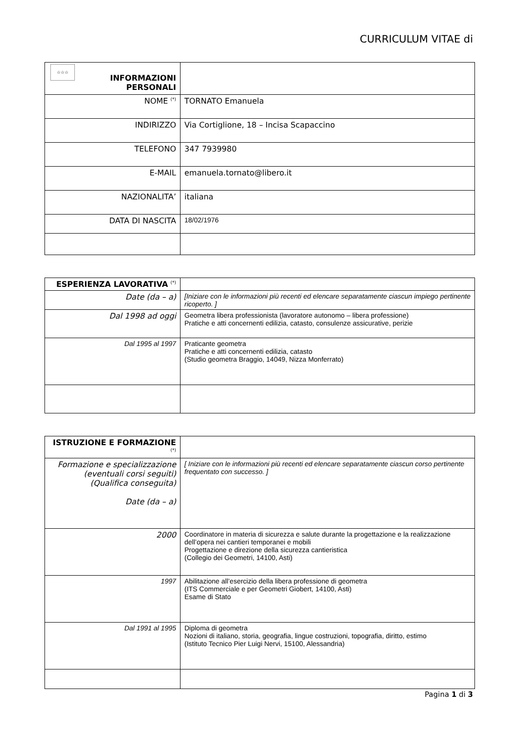CURRICULUM VITAE di
| ☆☆☆ INFORMAZIONI PERSONALI | |
| NOME <sup>(*)</sup> | TORNATO Emanuela |
| INDIRIZZO | Via Cortiglione, 18 – Incisa Scapaccino |
| TELEFONO | 347 7939980 |
| E-MAIL | emanuela.tornato@libero.it |
| NAZIONALITA’ | italiana |
| DATA DI NASCITA | 18/02/1976 |
| ESPERIENZA LAVORATIVA <sup>(*)</sup> | |
| Date (da – a) | [Iniziare con le informazioni più recenti ed elencare separatamente ciascun impiego pertinente ricoperto. ] |
| Dal 1998 ad oggi | Geometra libera professionista (lavoratore autonomo – libera professione) Pratiche e atti concernenti edilizia, catasto, consulenze assicurative, perizie |
| Dal 1995 al 1997 | Praticante geometra Pratiche e atti concernenti edilizia, catasto (Studio geometra Braggio, 14049, Nizza Monferrato) |
| ISTRUZIONE E FORMAZIONE <sup>(*)</sup> | |
| Formazione e specializzazione (eventuali corsi seguiti) (Qualifica conseguita) Date (da – a) | [ Iniziare con le informazioni più recenti ed elencare separatamente ciascun corso pertinente frequentato con successo. ] |
| 2000 | Coordinatore in materia di sicurezza e salute durante la progettazione e la realizzazione dell’opera nei cantieri temporanei e mobili Progettazione e direzione della sicurezza cantieristica (Collegio dei Geometri, 14100, Asti) |
| 1997 | Abilitazione all’esercizio della libera professione di geometra (ITS Commerciale e per Geometri Giobert, 14100, Asti) Esame di Stato |
| Dal 1991 al 1995 | Diploma di geometra Nozioni di italiano, storia, geografia, lingue costruzioni, topografia, diritto, estimo (Istituto Tecnico Pier Luigi Nervi, 15100, Alessandria) |
Pagina 1 di 3